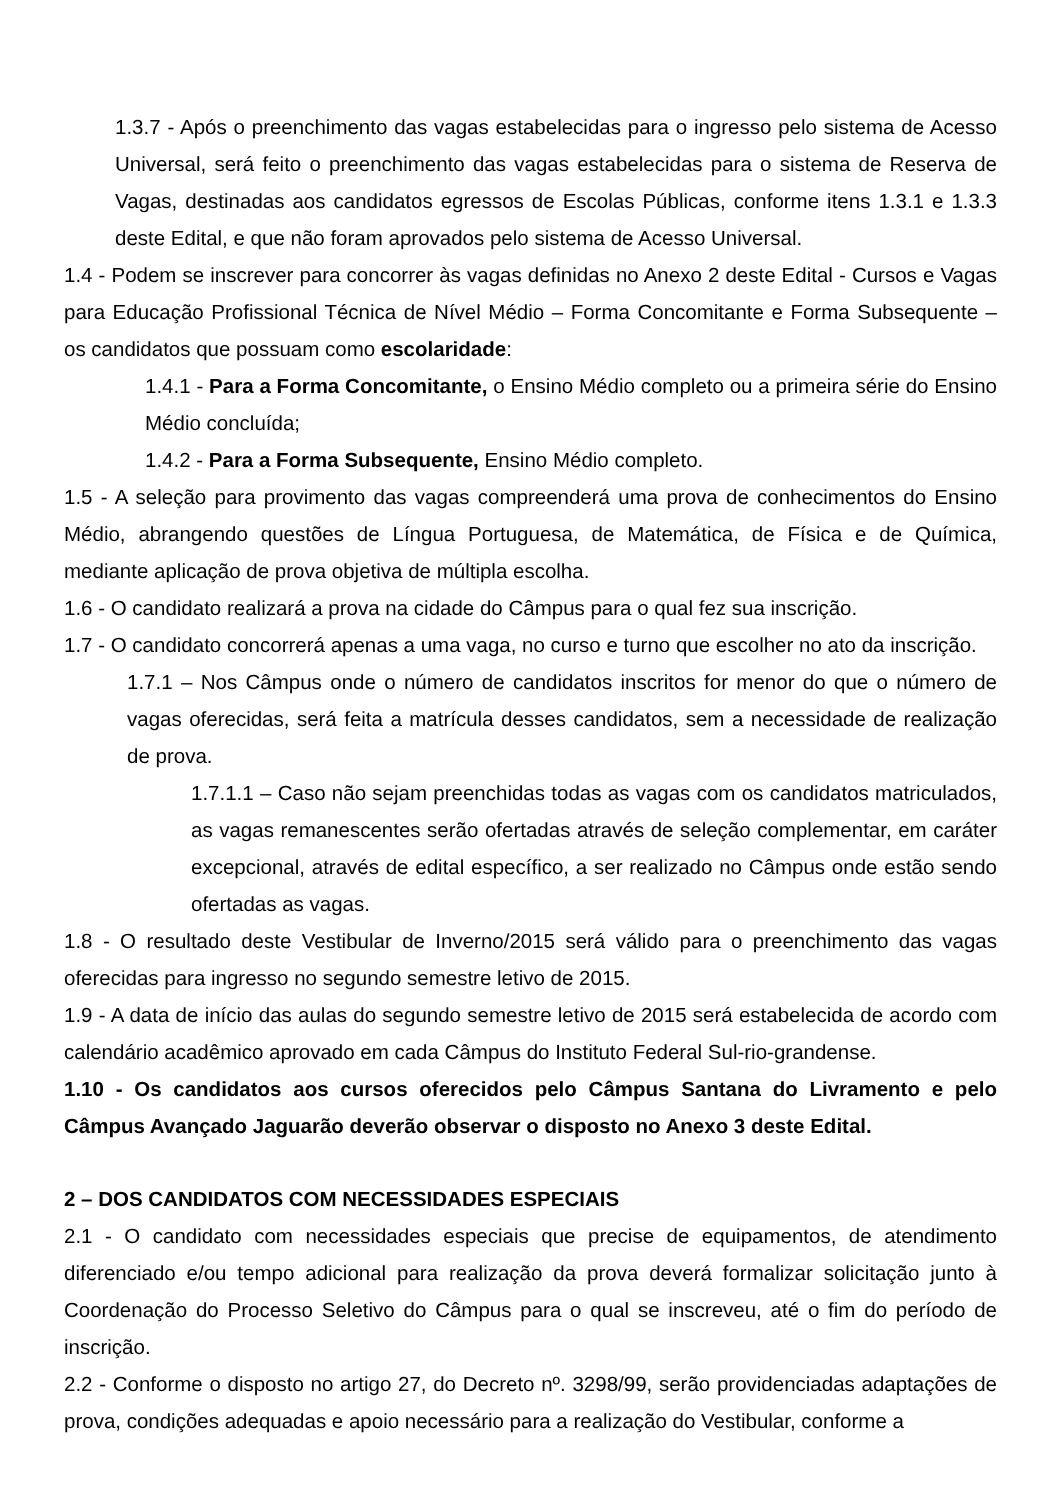1.3.7 - Após o preenchimento das vagas estabelecidas para o ingresso pelo sistema de Acesso Universal, será feito o preenchimento das vagas estabelecidas para o sistema de Reserva de Vagas, destinadas aos candidatos egressos de Escolas Públicas, conforme itens 1.3.1 e 1.3.3 deste Edital, e que não foram aprovados pelo sistema de Acesso Universal.
1.4 - Podem se inscrever para concorrer às vagas definidas no Anexo 2 deste Edital - Cursos e Vagas para Educação Profissional Técnica de Nível Médio – Forma Concomitante e Forma Subsequente – os candidatos que possuam como escolaridade:
1.4.1 - Para a Forma Concomitante, o Ensino Médio completo ou a primeira série do Ensino Médio concluída;
1.4.2 - Para a Forma Subsequente, Ensino Médio completo.
1.5 - A seleção para provimento das vagas compreenderá uma prova de conhecimentos do Ensino Médio, abrangendo questões de Língua Portuguesa, de Matemática, de Física e de Química, mediante aplicação de prova objetiva de múltipla escolha.
1.6 - O candidato realizará a prova na cidade do Câmpus para o qual fez sua inscrição.
1.7 - O candidato concorrerá apenas a uma vaga, no curso e turno que escolher no ato da inscrição.
1.7.1 – Nos Câmpus onde o número de candidatos inscritos for menor do que o número de vagas oferecidas, será feita a matrícula desses candidatos, sem a necessidade de realização de prova.
1.7.1.1 – Caso não sejam preenchidas todas as vagas com os candidatos matriculados, as vagas remanescentes serão ofertadas através de seleção complementar, em caráter excepcional, através de edital específico, a ser realizado no Câmpus onde estão sendo ofertadas as vagas.
1.8 - O resultado deste Vestibular de Inverno/2015 será válido para o preenchimento das vagas oferecidas para ingresso no segundo semestre letivo de 2015.
1.9 - A data de início das aulas do segundo semestre letivo de 2015 será estabelecida de acordo com calendário acadêmico aprovado em cada Câmpus do Instituto Federal Sul-rio-grandense.
1.10 - Os candidatos aos cursos oferecidos pelo Câmpus Santana do Livramento e pelo Câmpus Avançado Jaguarão deverão observar o disposto no Anexo 3 deste Edital.
2 – DOS CANDIDATOS COM NECESSIDADES ESPECIAIS
2.1 - O candidato com necessidades especiais que precise de equipamentos, de atendimento diferenciado e/ou tempo adicional para realização da prova deverá formalizar solicitação junto à Coordenação do Processo Seletivo do Câmpus para o qual se inscreveu, até o fim do período de inscrição.
2.2 - Conforme o disposto no artigo 27, do Decreto nº. 3298/99, serão providenciadas adaptações de prova, condições adequadas e apoio necessário para a realização do Vestibular, conforme a